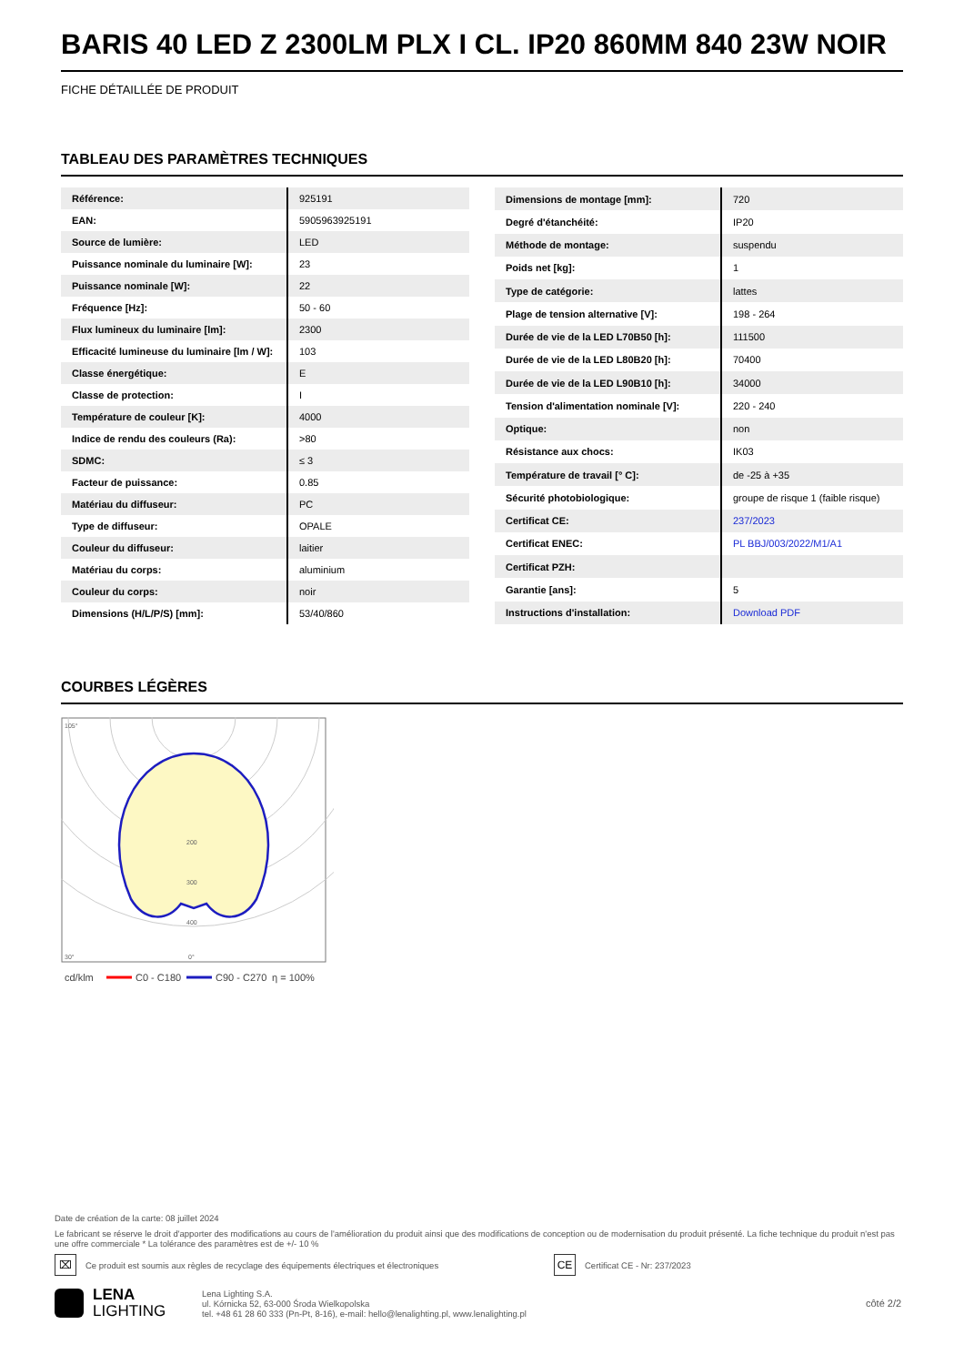BARIS 40 LED Z 2300LM PLX I CL. IP20 860MM 840 23W NOIR
FICHE DÉTAILLÉE DE PRODUIT
TABLEAU DES PARAMÈTRES TECHNIQUES
| Référence: | 925191 |
| EAN: | 5905963925191 |
| Source de lumière: | LED |
| Puissance nominale du luminaire [W]: | 23 |
| Puissance nominale [W]: | 22 |
| Fréquence [Hz]: | 50 - 60 |
| Flux lumineux du luminaire [lm]: | 2300 |
| Efficacité lumineuse du luminaire [lm / W]: | 103 |
| Classe énergétique: | E |
| Classe de protection: | I |
| Température de couleur [K]: | 4000 |
| Indice de rendu des couleurs (Ra): | >80 |
| SDMC: | ≤ 3 |
| Facteur de puissance: | 0.85 |
| Matériau du diffuseur: | PC |
| Type de diffuseur: | OPALE |
| Couleur du diffuseur: | laitier |
| Matériau du corps: | aluminium |
| Couleur du corps: | noir |
| Dimensions (H/L/P/S) [mm]: | 53/40/860 |
| Dimensions de montage [mm]: | 720 |
| Degré d'étanchéité: | IP20 |
| Méthode de montage: | suspendu |
| Poids net [kg]: | 1 |
| Type de catégorie: | lattes |
| Plage de tension alternative [V]: | 198 - 264 |
| Durée de vie de la LED L70B50 [h]: | 111500 |
| Durée de vie de la LED L80B20 [h]: | 70400 |
| Durée de vie de la LED L90B10 [h]: | 34000 |
| Tension d'alimentation nominale [V]: | 220 - 240 |
| Optique: | non |
| Résistance aux chocs: | IK03 |
| Température de travail [° C]: | de -25 à +35 |
| Sécurité photobiologique: | groupe de risque 1 (faible risque) |
| Certificat CE: | 237/2023 |
| Certificat ENEC: | PL BBJ/003/2022/M1/A1 |
| Certificat PZH: | |
| Garantie [ans]: | 5 |
| Instructions d'installation: | Download PDF |
COURBES LÉGÈRES
105°
30°
0°
200
300
400
cd/klm
C0 - C180
C90 - C270
η = 100%
Date de création de la carte: 08 juillet 2024
Le fabricant se réserve le droit d'apporter des modifications au cours de l'amélioration du produit ainsi que des modifications de conception ou de modernisation du produit présenté. La fiche technique du produit n'est pas une offre commerciale * La tolérance des paramètres est de +/- 10 %
⌧ Ce produit est soumis aux règles de recyclage des équipements électriques et électroniques CE Certificat CE - Nr: 237/2023
LENA
LIGHTING Lena Lighting S.A.
ul. Kórnicka 52, 63-000 Środa Wielkopolska
tel. +48 61 28 60 333 (Pn-Pt, 8-16), e-mail: hello@lenalighting.pl, www.lenalighting.pl côté 2/2